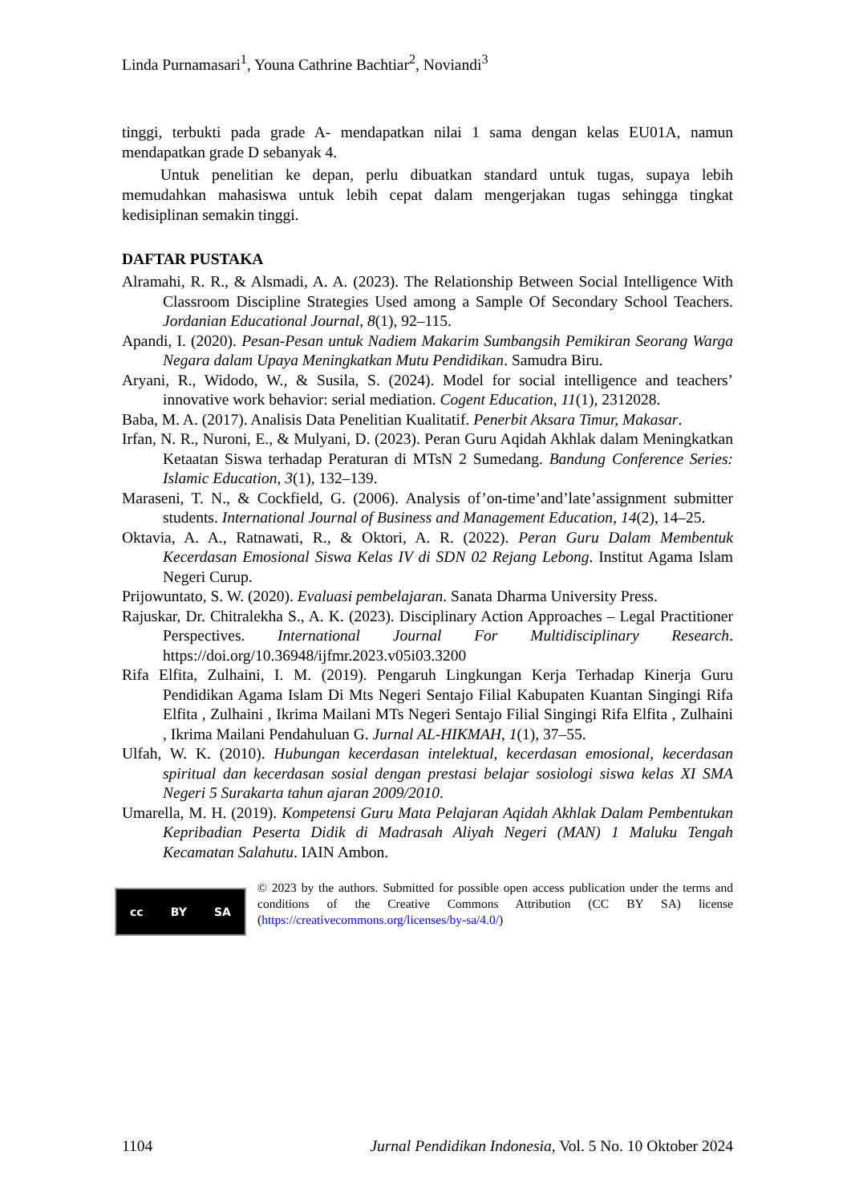Linda Purnamasari<sup>1</sup>, Youna Cathrine Bachtiar<sup>2</sup>, Noviandi<sup>3</sup>
tinggi, terbukti pada grade A- mendapatkan nilai 1 sama dengan kelas EU01A, namun mendapatkan grade D sebanyak 4.
Untuk penelitian ke depan, perlu dibuatkan standard untuk tugas, supaya lebih memudahkan mahasiswa untuk lebih cepat dalam mengerjakan tugas sehingga tingkat kedisiplinan semakin tinggi.
DAFTAR PUSTAKA
Alramahi, R. R., & Alsmadi, A. A. (2023). The Relationship Between Social Intelligence With Classroom Discipline Strategies Used among a Sample Of Secondary School Teachers. Jordanian Educational Journal, 8(1), 92–115.
Apandi, I. (2020). Pesan-Pesan untuk Nadiem Makarim Sumbangsih Pemikiran Seorang Warga Negara dalam Upaya Meningkatkan Mutu Pendidikan. Samudra Biru.
Aryani, R., Widodo, W., & Susila, S. (2024). Model for social intelligence and teachers’ innovative work behavior: serial mediation. Cogent Education, 11(1), 2312028.
Baba, M. A. (2017). Analisis Data Penelitian Kualitatif. Penerbit Aksara Timur, Makasar.
Irfan, N. R., Nuroni, E., & Mulyani, D. (2023). Peran Guru Aqidah Akhlak dalam Meningkatkan Ketaatan Siswa terhadap Peraturan di MTsN 2 Sumedang. Bandung Conference Series: Islamic Education, 3(1), 132–139.
Maraseni, T. N., & Cockfield, G. (2006). Analysis of’on-time’and’late’assignment submitter students. International Journal of Business and Management Education, 14(2), 14–25.
Oktavia, A. A., Ratnawati, R., & Oktori, A. R. (2022). Peran Guru Dalam Membentuk Kecerdasan Emosional Siswa Kelas IV di SDN 02 Rejang Lebong. Institut Agama Islam Negeri Curup.
Prijowuntato, S. W. (2020). Evaluasi pembelajaran. Sanata Dharma University Press.
Rajuskar, Dr. Chitralekha S., A. K. (2023). Disciplinary Action Approaches – Legal Practitioner Perspectives. International Journal For Multidisciplinary Research. https://doi.org/10.36948/ijfmr.2023.v05i03.3200
Rifa Elfita, Zulhaini, I. M. (2019). Pengaruh Lingkungan Kerja Terhadap Kinerja Guru Pendidikan Agama Islam Di Mts Negeri Sentajo Filial Kabupaten Kuantan Singingi Rifa Elfita , Zulhaini , Ikrima Mailani MTs Negeri Sentajo Filial Singingi Rifa Elfita , Zulhaini , Ikrima Mailani Pendahuluan G. Jurnal AL-HIKMAH, 1(1), 37–55.
Ulfah, W. K. (2010). Hubungan kecerdasan intelektual, kecerdasan emosional, kecerdasan spiritual dan kecerdasan sosial dengan prestasi belajar sosiologi siswa kelas XI SMA Negeri 5 Surakarta tahun ajaran 2009/2010.
Umarella, M. H. (2019). Kompetensi Guru Mata Pelajaran Aqidah Akhlak Dalam Pembentukan Kepribadian Peserta Didik di Madrasah Aliyah Negeri (MAN) 1 Maluku Tengah Kecamatan Salahutu. IAIN Ambon.
cc BY SA
© 2023 by the authors. Submitted for possible open access publication under the terms and conditions of the Creative Commons Attribution (CC BY SA) license (https://creativecommons.org/licenses/by-sa/4.0/)
1104 Jurnal Pendidikan Indonesia, Vol. 5 No. 10 Oktober 2024